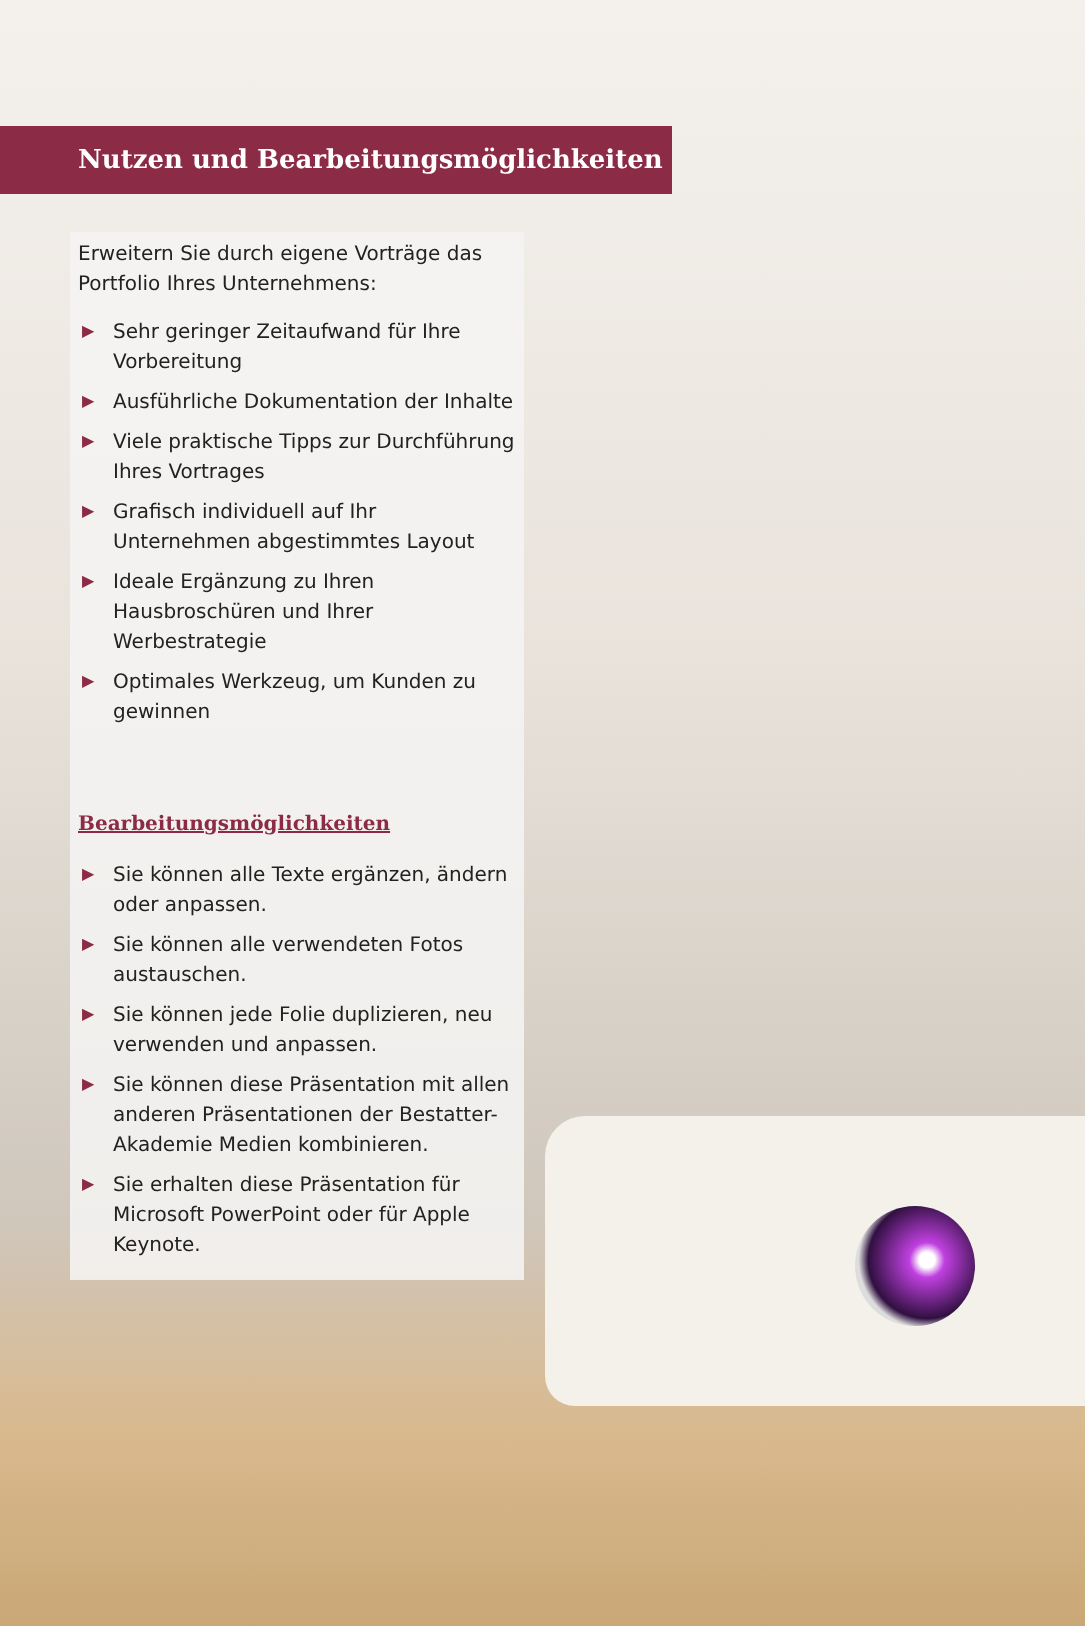Nutzen und Bearbeitungsmöglichkeiten
Erweitern Sie durch eigene Vorträge das Portfolio Ihres Unternehmens:
▶ Sehr geringer Zeitaufwand für Ihre Vorbereitung
▶ Ausführliche Dokumentation der Inhalte
▶ Viele praktische Tipps zur Durchführung Ihres Vortrages
▶ Grafisch individuell auf Ihr Unternehmen abgestimmtes Layout
▶ Ideale Ergänzung zu Ihren Hausbroschüren und Ihrer Werbestrategie
▶ Optimales Werkzeug, um Kunden zu gewinnen
Bearbeitungsmöglichkeiten
▶ Sie können alle Texte ergänzen, ändern oder anpassen.
▶ Sie können alle verwendeten Fotos austauschen.
▶ Sie können jede Folie duplizieren, neu verwenden und anpassen.
▶ Sie können diese Präsentation mit allen anderen Präsentationen der Bestatter-Akademie Medien kombinieren.
▶ Sie erhalten diese Präsentation für Microsoft PowerPoint oder für Apple Keynote.